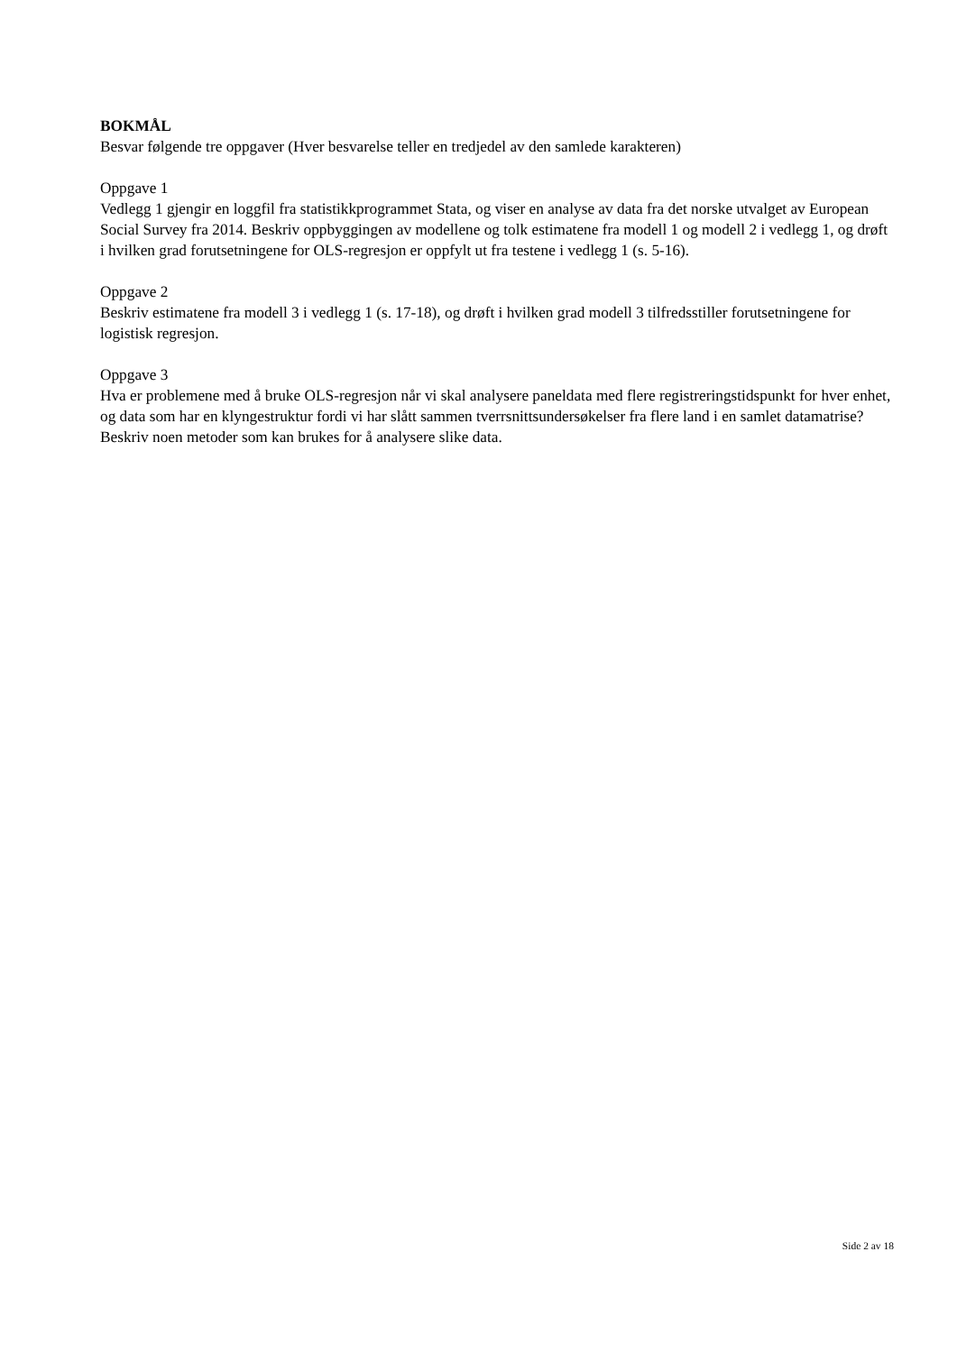BOKMÅL
Besvar følgende tre oppgaver (Hver besvarelse teller en tredjedel av den samlede karakteren)
Oppgave 1
Vedlegg 1 gjengir en loggfil fra statistikkprogrammet Stata, og viser en analyse av data fra det norske utvalget av European Social Survey fra 2014. Beskriv oppbyggingen av modellene og tolk estimatene fra modell 1 og modell 2 i vedlegg 1, og drøft i hvilken grad forutsetningene for OLS-regresjon er oppfylt ut fra testene i vedlegg 1 (s. 5-16).
Oppgave 2
Beskriv estimatene fra modell 3 i vedlegg 1 (s. 17-18), og drøft i hvilken grad modell 3 tilfredsstiller forutsetningene for logistisk regresjon.
Oppgave 3
Hva er problemene med å bruke OLS-regresjon når vi skal analysere paneldata med flere registreringstidspunkt for hver enhet, og data som har en klyngestruktur fordi vi har slått sammen tverrsnittsundersøkelser fra flere land i en samlet datamatrise? Beskriv noen metoder som kan brukes for å analysere slike data.
Side 2 av 18